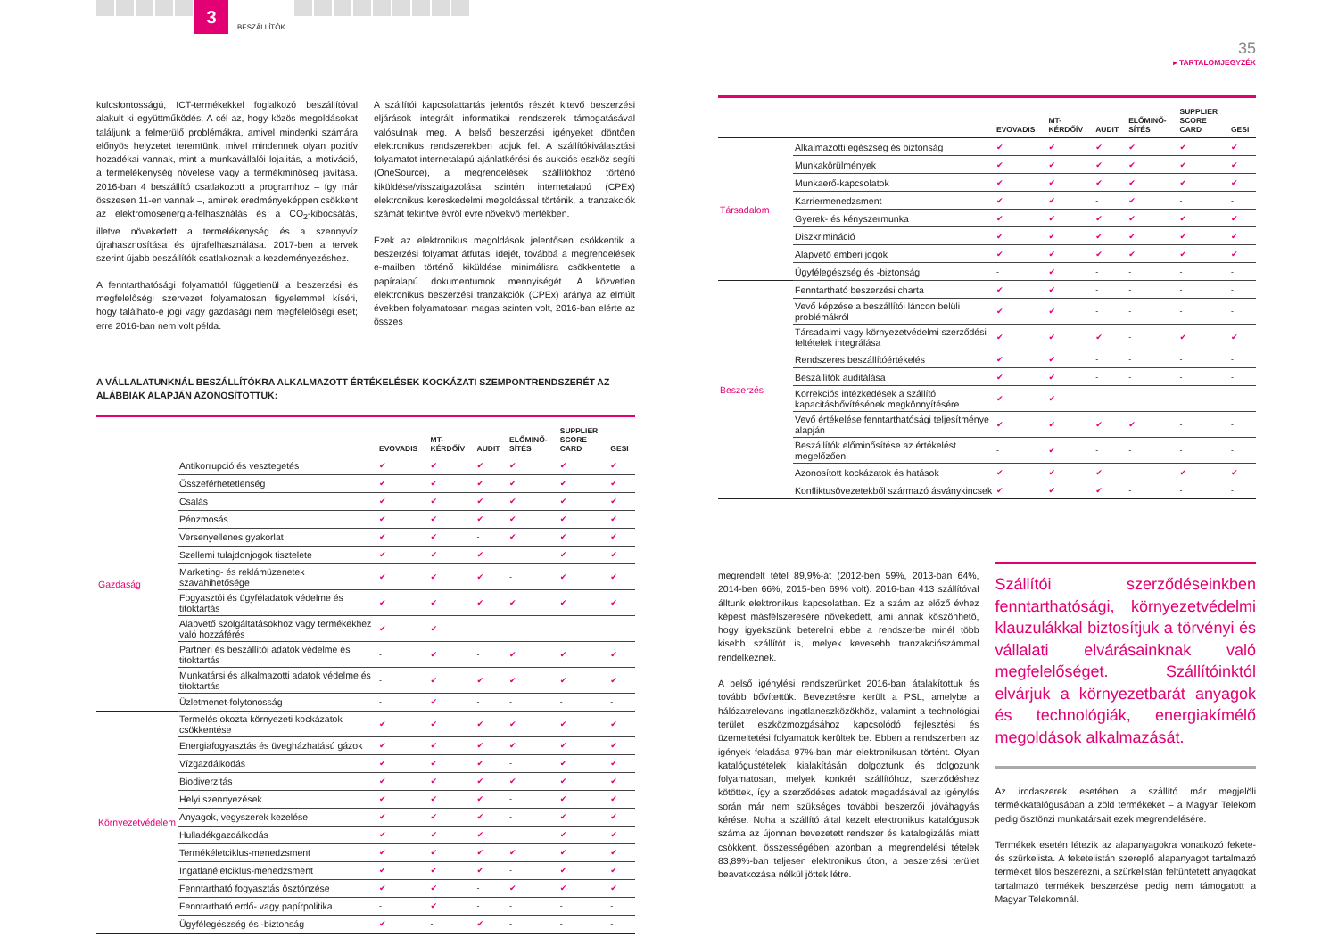3
BESZÁLLÍTÓK
kulcsfontosságú, ICT-termékekkel foglalkozó beszállítóval alakult ki együttműködés. A cél az, hogy közös megoldásokat találjunk a felmerülő problémákra, amivel mindenki számára előnyös helyzetet teremtünk, mivel mindennek olyan pozitív hozadékai vannak, mint a munkavállalói lojalitás, a motiváció, a termelékenység növelése vagy a termékminőség javítása. 2016-ban 4 beszállító csatlakozott a programhoz – így már összesen 11-en vannak –, aminek eredményeképpen csökkent az elektromosenergia-felhasználás és a CO<sub>2</sub>-kibocsátás, illetve növekedett a termelékenység és a szennyvíz újrahasznosítása és újrafelhasználása. 2017-ben a tervek szerint újabb beszállítók csatlakoznak a kezdeményezéshez.
A fenntarthatósági folyamattól függetlenül a beszerzési és megfelelőségi szervezet folyamatosan figyelemmel kíséri, hogy található-e jogi vagy gazdasági nem megfelelőségi eset; erre 2016-ban nem volt példa.
A szállítói kapcsolattartás jelentős részét kitevő beszerzési eljárások integrált informatikai rendszerek támogatásával valósulnak meg. A belső beszerzési igényeket döntően elektronikus rendszerekben adjuk fel. A szállítókiválasztási folyamatot internetalapú ajánlatkérési és aukciós eszköz segíti (OneSource), a megrendelések szállítókhoz történő kiküldése/visszaigazolása szintén internetalapú (CPEx) elektronikus kereskedelmi megoldással történik, a tranzakciók számát tekintve évről évre növekvő mértékben.
Ezek az elektronikus megoldások jelentősen csökkentik a beszerzési folyamat átfutási idejét, továbbá a megrendelések e-mailben történő kiküldése minimálisra csökkentette a papíralapú dokumentumok mennyiségét. A közvetlen elektronikus beszerzési tranzakciók (CPEx) aránya az elmúlt években folyamatosan magas szinten volt, 2016-ban elérte az összes
A VÁLLALATUNKNÁL BESZÁLLÍTÓKRA ALKALMAZOTT ÉRTÉKELÉSEK KOCKÁZATI SZEMPONTRENDSZERÉT AZ ALÁBBIAK ALAPJÁN AZONOSÍTOTTUK:
| | | EVOVADIS | MT- KÉRDŐÍV | AUDIT | ELŐMINŐ- SÍTÉS | SUPPLIER SCORE CARD | GESI |
| --- | --- | --- | --- | --- | --- | --- | --- |
| Gazdaság | Antikorrupció és vesztegetés | ✔ | ✔ | ✔ | ✔ | ✔ | ✔ |
| | Összeférhetetlenség | ✔ | ✔ | ✔ | ✔ | ✔ | ✔ |
| | Csalás | ✔ | ✔ | ✔ | ✔ | ✔ | ✔ |
| | Pénzmosás | ✔ | ✔ | ✔ | ✔ | ✔ | ✔ |
| | Versenyellenes gyakorlat | ✔ | ✔ | - | ✔ | ✔ | ✔ |
| | Szellemi tulajdonjogok tisztelete | ✔ | ✔ | ✔ | - | ✔ | ✔ |
| | Marketing- és reklámüzenetek szavahihetősége | ✔ | ✔ | ✔ | - | ✔ | ✔ |
| | Fogyasztói és ügyféladatok védelme és titoktartás | ✔ | ✔ | ✔ | ✔ | ✔ | ✔ |
| | Alapvető szolgáltatásokhoz vagy termékekhez való hozzáférés | ✔ | ✔ | - | - | - | - |
| | Partneri és beszállítói adatok védelme és titoktartás | - | ✔ | - | ✔ | ✔ | ✔ |
| | Munkatársi és alkalmazotti adatok védelme és titoktartás | - | ✔ | ✔ | ✔ | ✔ | ✔ |
| | Üzletmenet-folytonosság | - | ✔ | - | - | - | - |
| Környezetvédelem | Termelés okozta környezeti kockázatok csökkentése | ✔ | ✔ | ✔ | ✔ | ✔ | ✔ |
| | Energiafogyasztás és üvegházhatású gázok | ✔ | ✔ | ✔ | ✔ | ✔ | ✔ |
| | Vízgazdálkodás | ✔ | ✔ | ✔ | - | ✔ | ✔ |
| | Biodiverzitás | ✔ | ✔ | ✔ | ✔ | ✔ | ✔ |
| | Helyi szennyezések | ✔ | ✔ | ✔ | - | ✔ | ✔ |
| | Anyagok, vegyszerek kezelése | ✔ | ✔ | ✔ | - | ✔ | ✔ |
| | Hulladékgazdálkodás | ✔ | ✔ | ✔ | - | ✔ | ✔ |
| | Termékéletciklus-menedzsment | ✔ | ✔ | ✔ | ✔ | ✔ | ✔ |
| | Ingatlanéletciklus-menedzsment | ✔ | ✔ | ✔ | - | ✔ | ✔ |
| | Fenntartható fogyasztás ösztönzése | ✔ | ✔ | - | ✔ | ✔ | ✔ |
| | Fenntartható erdő- vagy papírpolitika | - | ✔ | - | - | - | - |
| | Ügyfélegészség és -biztonság | ✔ | - | ✔ | - | - | - |
35
▸ TARTALOMJEGYZÉK
| | | EVOVADIS | MT- KÉRDŐÍV | AUDIT | ELŐMINŐ- SÍTÉS | SUPPLIER SCORE CARD | GESI |
| --- | --- | --- | --- | --- | --- | --- | --- |
| Társadalom | Alkalmazotti egészség és biztonság | ✔ | ✔ | ✔ | ✔ | ✔ | ✔ |
| | Munkakörülmények | ✔ | ✔ | ✔ | ✔ | ✔ | ✔ |
| | Munkaerő-kapcsolatok | ✔ | ✔ | ✔ | ✔ | ✔ | ✔ |
| | Karriermenedzsment | ✔ | ✔ | - | ✔ | - | - |
| | Gyerek- és kényszermunka | ✔ | ✔ | ✔ | ✔ | ✔ | ✔ |
| | Diszkrimináció | ✔ | ✔ | ✔ | ✔ | ✔ | ✔ |
| | Alapvető emberi jogok | ✔ | ✔ | ✔ | ✔ | ✔ | ✔ |
| | Ügyfélegészség és -biztonság | - | ✔ | - | - | - | - |
| Beszerzés | Fenntartható beszerzési charta | ✔ | ✔ | - | - | - | - |
| | Vevő képzése a beszállítói láncon belüli problémákról | ✔ | ✔ | - | - | - | - |
| | Társadalmi vagy környezetvédelmi szerződési feltételek integrálása | ✔ | ✔ | ✔ | - | ✔ | ✔ |
| | Rendszeres beszállítóértékelés | ✔ | ✔ | - | - | - | - |
| | Beszállítók auditálása | ✔ | ✔ | - | - | - | - |
| | Korrekciós intézkedések a szállító kapacitásbővítésének megkönnyítésére | ✔ | ✔ | - | - | - | - |
| | Vevő értékelése fenntarthatósági teljesítménye alapján | ✔ | ✔ | ✔ | ✔ | - | - |
| | Beszállítók előminősítése az értékelést megelőzően | - | ✔ | - | - | - | - |
| | Azonosított kockázatok és hatások | ✔ | ✔ | ✔ | - | ✔ | ✔ |
| | Konfliktusövezetekből származó ásványkincsek | ✔ | ✔ | ✔ | - | - | - |
megrendelt tétel 89,9%-át (2012-ben 59%, 2013-ban 64%, 2014-ben 66%, 2015-ben 69% volt). 2016-ban 413 szállítóval álltunk elektronikus kapcsolatban. Ez a szám az előző évhez képest másfélszeresére növekedett, ami annak köszönhető, hogy igyekszünk beterelni ebbe a rendszerbe minél több kisebb szállítót is, melyek kevesebb tranzakciószámmal rendelkeznek.
A belső igénylési rendszerünket 2016-ban átalakítottuk és tovább bővítettük. Bevezetésre került a PSL, amelybe a hálózatrelevans ingatlaneszközökhöz, valamint a technológiai terület eszközmozgásához kapcsolódó fejlesztési és üzemeltetési folyamatok kerültek be. Ebben a rendszerben az igények feladása 97%-ban már elektronikusan történt. Olyan katalógustételek kialakításán dolgoztunk és dolgozunk folyamatosan, melyek konkrét szállítóhoz, szerződéshez kötöttek, így a szerződéses adatok megadásával az igénylés során már nem szükséges további beszerzői jóváhagyás kérése. Noha a szállító által kezelt elektronikus katalógusok száma az újonnan bevezetett rendszer és katalogizálás miatt csökkent, összességében azonban a megrendelési tételek 83,89%-ban teljesen elektronikus úton, a beszerzési terület beavatkozása nélkül jöttek létre.
Szállítói szerződéseinkben fenntarthatósági, környezetvédelmi klauzulákkal biztosítjuk a törvényi és vállalati elvárásainknak való megfelelőséget. Szállítóinktól elvárjuk a környezetbarát anyagok és technológiák, energiakímélő megoldások alkalmazását.
Az irodaszerek esetében a szállító már megjelöli termékkatalógusában a zöld termékeket – a Magyar Telekom pedig ösztönzi munkatársait ezek megrendelésére.
Termékek esetén létezik az alapanyagokra vonatkozó fekete- és szürkelista. A feketelistán szereplő alapanyagot tartalmazó terméket tilos beszerezni, a szürkelistán feltüntetett anyagokat tartalmazó termékek beszerzése pedig nem támogatott a Magyar Telekomnál.